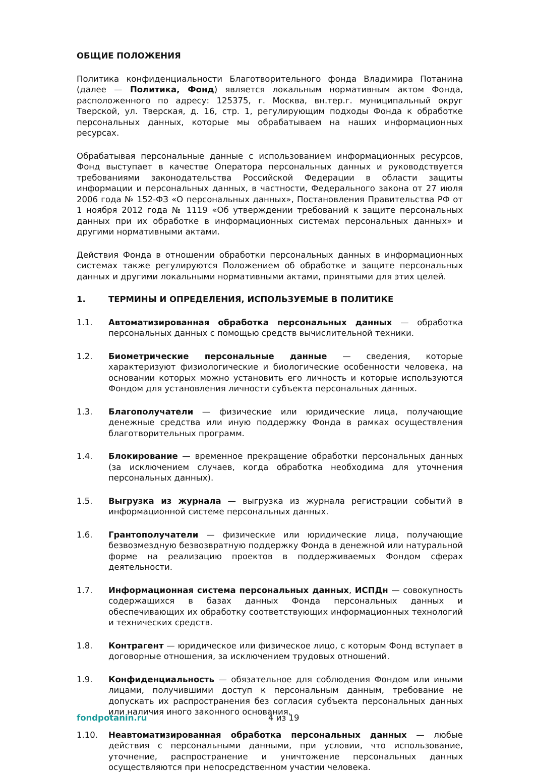ОБЩИЕ ПОЛОЖЕНИЯ
Политика конфиденциальности Благотворительного фонда Владимира Потанина (далее — Политика, Фонд) является локальным нормативным актом Фонда, расположенного по адресу: 125375, г. Москва, вн.тер.г. муниципальный округ Тверской, ул. Тверская, д. 16, стр. 1, регулирующим подходы Фонда к обработке персональных данных, которые мы обрабатываем на наших информационных ресурсах.
Обрабатывая персональные данные с использованием информационных ресурсов, Фонд выступает в качестве Оператора персональных данных и руководствуется требованиями законодательства Российской Федерации в области защиты информации и персональных данных, в частности, Федерального закона от 27 июля 2006 года № 152-ФЗ «О персональных данных», Постановления Правительства РФ от 1 ноября 2012 года № 1119 «Об утверждении требований к защите персональных данных при их обработке в информационных системах персональных данных» и другими нормативными актами.
Действия Фонда в отношении обработки персональных данных в информационных системах также регулируются Положением об обработке и защите персональных данных и другими локальными нормативными актами, принятыми для этих целей.
1. ТЕРМИНЫ И ОПРЕДЕЛЕНИЯ, ИСПОЛЬЗУЕМЫЕ В ПОЛИТИКЕ
1.1. Автоматизированная обработка персональных данных — обработка персональных данных с помощью средств вычислительной техники.
1.2. Биометрические персональные данные — сведения, которые характеризуют физиологические и биологические особенности человека, на основании которых можно установить его личность и которые используются Фондом для установления личности субъекта персональных данных.
1.3. Благополучатели — физические или юридические лица, получающие денежные средства или иную поддержку Фонда в рамках осуществления благотворительных программ.
1.4. Блокирование — временное прекращение обработки персональных данных (за исключением случаев, когда обработка необходима для уточнения персональных данных).
1.5. Выгрузка из журнала — выгрузка из журнала регистрации событий в информационной системе персональных данных.
1.6. Грантополучатели — физические или юридические лица, получающие безвозмездную безвозвратную поддержку Фонда в денежной или натуральной форме на реализацию проектов в поддерживаемых Фондом сферах деятельности.
1.7. Информационная система персональных данных, ИСПДн — совокупность содержащихся в базах данных Фонда персональных данных и обеспечивающих их обработку соответствующих информационных технологий и технических средств.
1.8. Контрагент — юридическое или физическое лицо, с которым Фонд вступает в договорные отношения, за исключением трудовых отношений.
1.9. Конфиденциальность — обязательное для соблюдения Фондом или иными лицами, получившими доступ к персональным данным, требование не допускать их распространения без согласия субъекта персональных данных или наличия иного законного основания.
1.10. Неавтоматизированная обработка персональных данных — любые действия с персональными данными, при условии, что использование, уточнение, распространение и уничтожение персональных данных осуществляются при непосредственном участии человека.
fondpotanin.ru 4 из 19